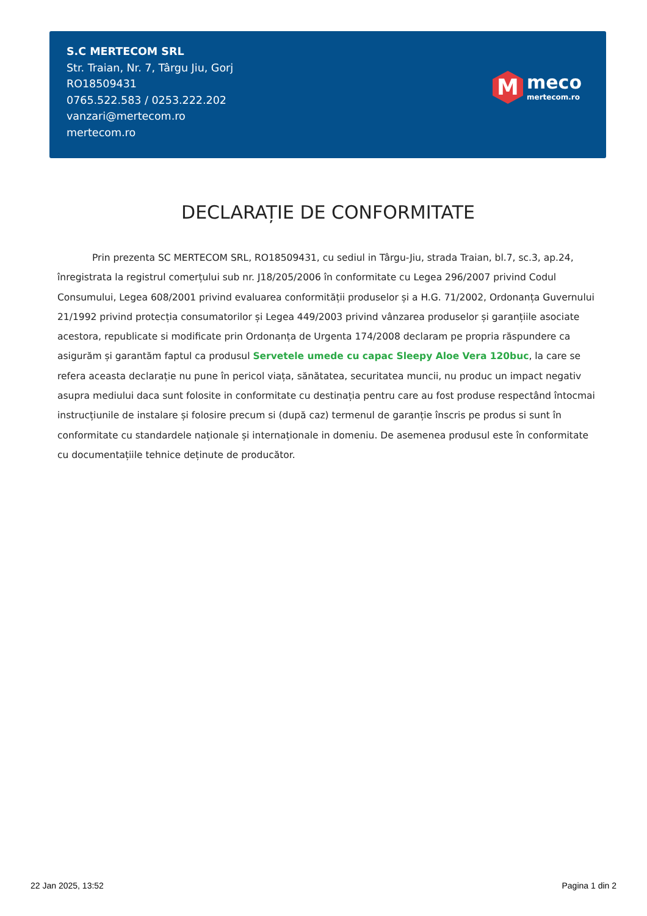S.C MERTECOM SRL
Str. Traian, Nr. 7, Târgu Jiu, Gorj
RO18509431
0765.522.583 / 0253.222.202
vanzari@mertecom.ro
mertecom.ro
M
meco
mertecom.ro
DECLARAȚIE DE CONFORMITATE
Prin prezenta SC MERTECOM SRL, RO18509431, cu sediul in Târgu-Jiu, strada Traian, bl.7, sc.3, ap.24, înregistrata la registrul comerțului sub nr. J18/205/2006 în conformitate cu Legea 296/2007 privind Codul Consumului, Legea 608/2001 privind evaluarea conformității produselor și a H.G. 71/2002, Ordonanța Guvernului 21/1992 privind protecția consumatorilor și Legea 449/2003 privind vânzarea produselor și garanțiile asociate acestora, republicate si modificate prin Ordonanța de Urgenta 174/2008 declaram pe propria răspundere ca asigurăm și garantăm faptul ca produsul Servetele umede cu capac Sleepy Aloe Vera 120buc, la care se refera aceasta declarație nu pune în pericol viața, sănătatea, securitatea muncii, nu produc un impact negativ asupra mediului daca sunt folosite in conformitate cu destinația pentru care au fost produse respectând întocmai instrucțiunile de instalare și folosire precum si (după caz) termenul de garanție înscris pe produs si sunt în conformitate cu standardele naționale și internaționale in domeniu. De asemenea produsul este în conformitate cu documentațiile tehnice deținute de producător.
22 Jan 2025, 13:52 Pagina 1 din 2